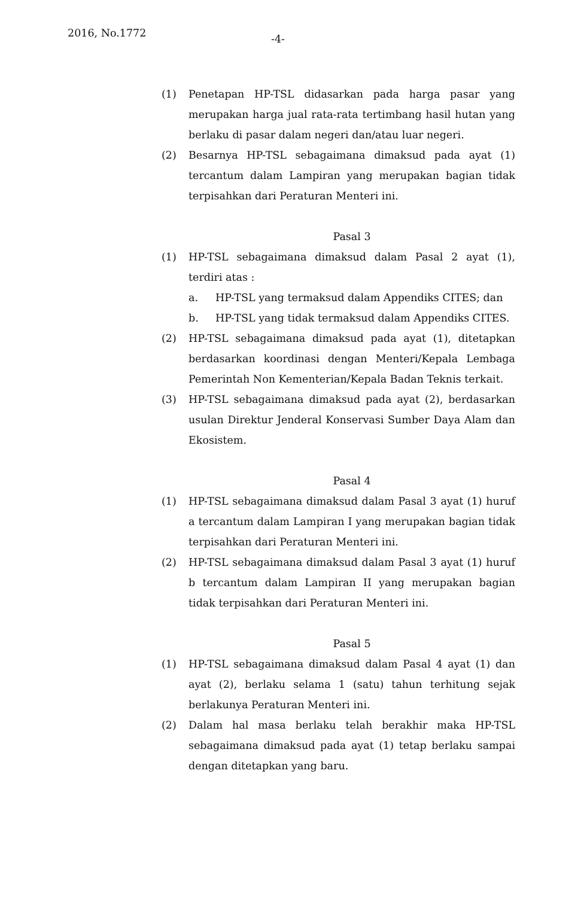2016, No.1772
-4-
(1) Penetapan HP-TSL didasarkan pada harga pasar yang merupakan harga jual rata-rata tertimbang hasil hutan yang berlaku di pasar dalam negeri dan/atau luar negeri.
(2) Besarnya HP-TSL sebagaimana dimaksud pada ayat (1) tercantum dalam Lampiran yang merupakan bagian tidak terpisahkan dari Peraturan Menteri ini.
Pasal 3
(1) HP-TSL sebagaimana dimaksud dalam Pasal 2 ayat (1), terdiri atas :
a. HP-TSL yang termaksud dalam Appendiks CITES; dan
b. HP-TSL yang tidak termaksud dalam Appendiks CITES.
(2) HP-TSL sebagaimana dimaksud pada ayat (1), ditetapkan berdasarkan koordinasi dengan Menteri/Kepala Lembaga Pemerintah Non Kementerian/Kepala Badan Teknis terkait.
(3) HP-TSL sebagaimana dimaksud pada ayat (2), berdasarkan usulan Direktur Jenderal Konservasi Sumber Daya Alam dan Ekosistem.
Pasal 4
(1) HP-TSL sebagaimana dimaksud dalam Pasal 3 ayat (1) huruf a tercantum dalam Lampiran I yang merupakan bagian tidak terpisahkan dari Peraturan Menteri ini.
(2) HP-TSL sebagaimana dimaksud dalam Pasal 3 ayat (1) huruf b tercantum dalam Lampiran II yang merupakan bagian tidak terpisahkan dari Peraturan Menteri ini.
Pasal 5
(1) HP-TSL sebagaimana dimaksud dalam Pasal 4 ayat (1) dan ayat (2), berlaku selama 1 (satu) tahun terhitung sejak berlakunya Peraturan Menteri ini.
(2) Dalam hal masa berlaku telah berakhir maka HP-TSL sebagaimana dimaksud pada ayat (1) tetap berlaku sampai dengan ditetapkan yang baru.